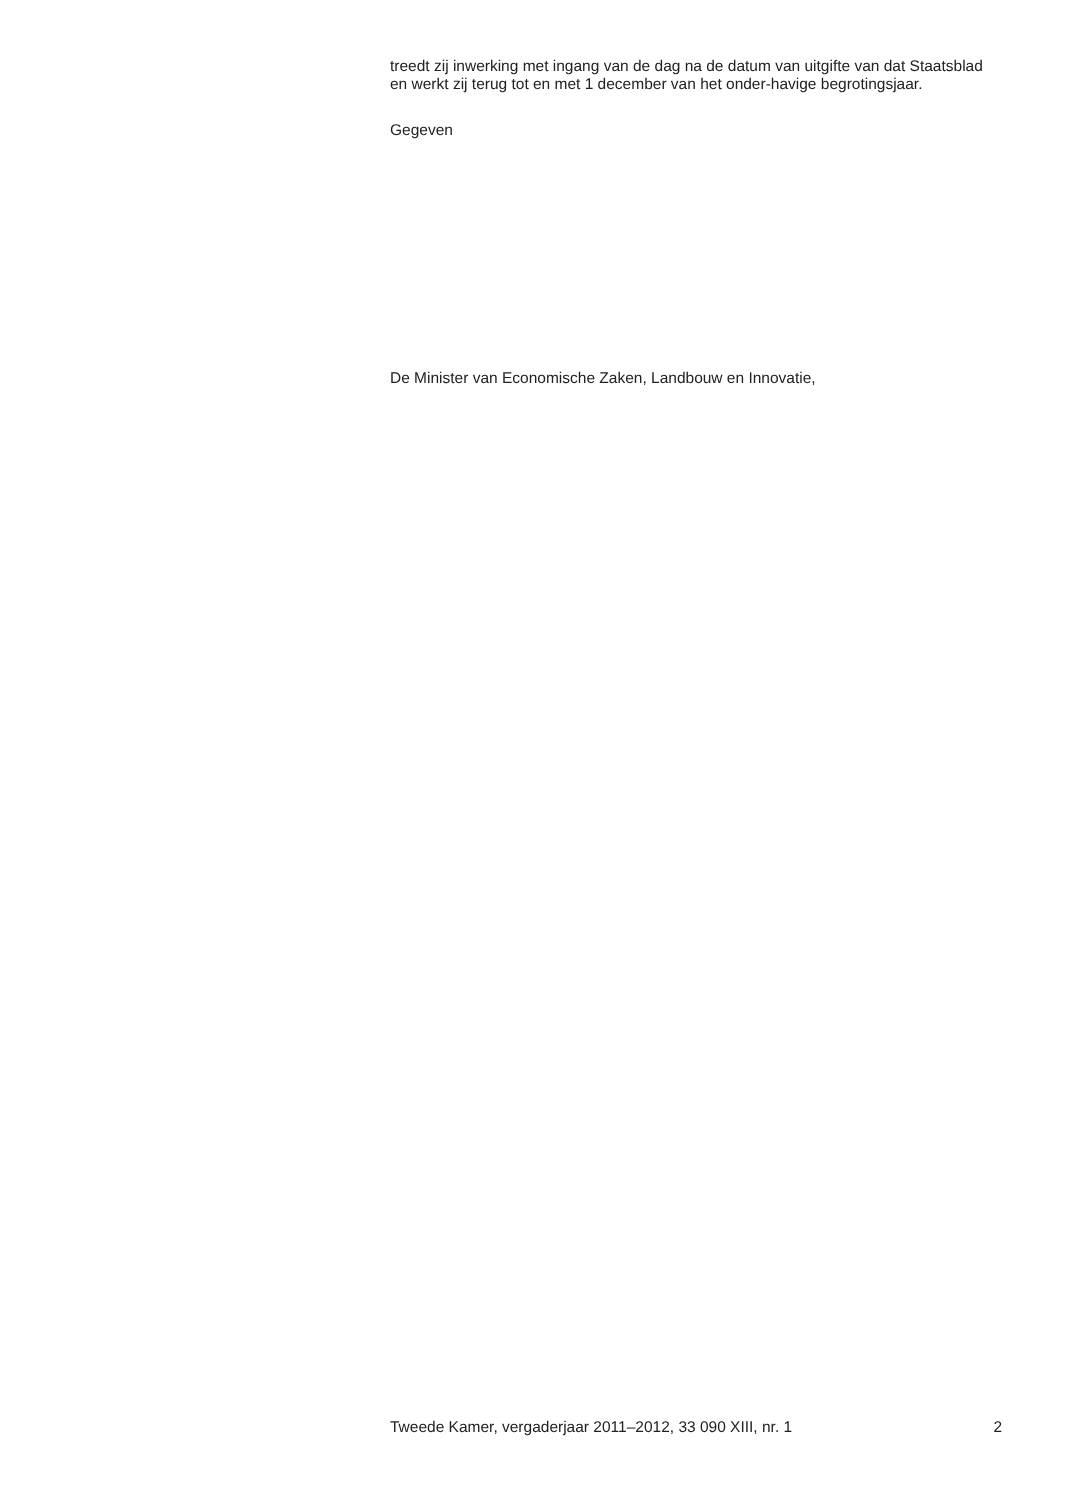treedt zij inwerking met ingang van de dag na de datum van uitgifte van dat Staatsblad en werkt zij terug tot en met 1 december van het onder-havige begrotingsjaar.
Gegeven
De Minister van Economische Zaken, Landbouw en Innovatie,
Tweede Kamer, vergaderjaar 2011–2012, 33 090 XIII, nr. 1 2